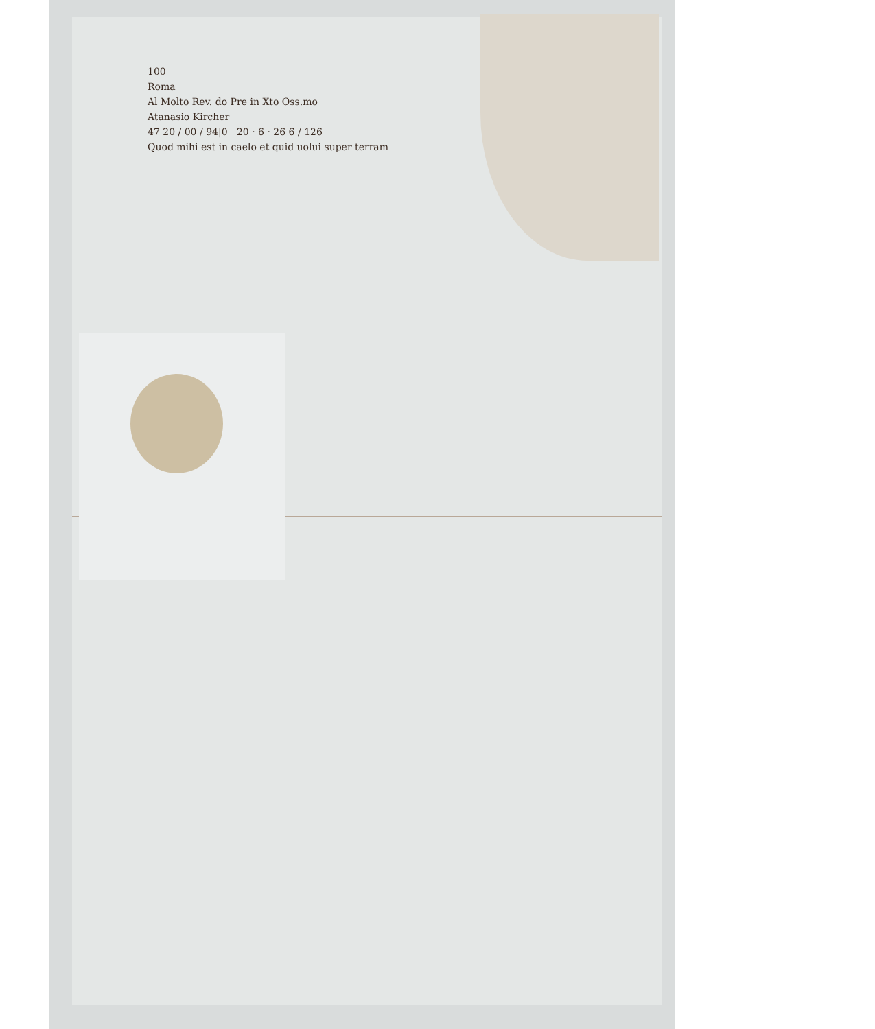100
Roma
Al Molto Rev. do Pre in Xto Oss.mo
Atanasio Kircher
47 20 / 00 / 94|0 20 · 6 · 26 6 / 126
Quod mihi est in caelo et quid uolui super terram